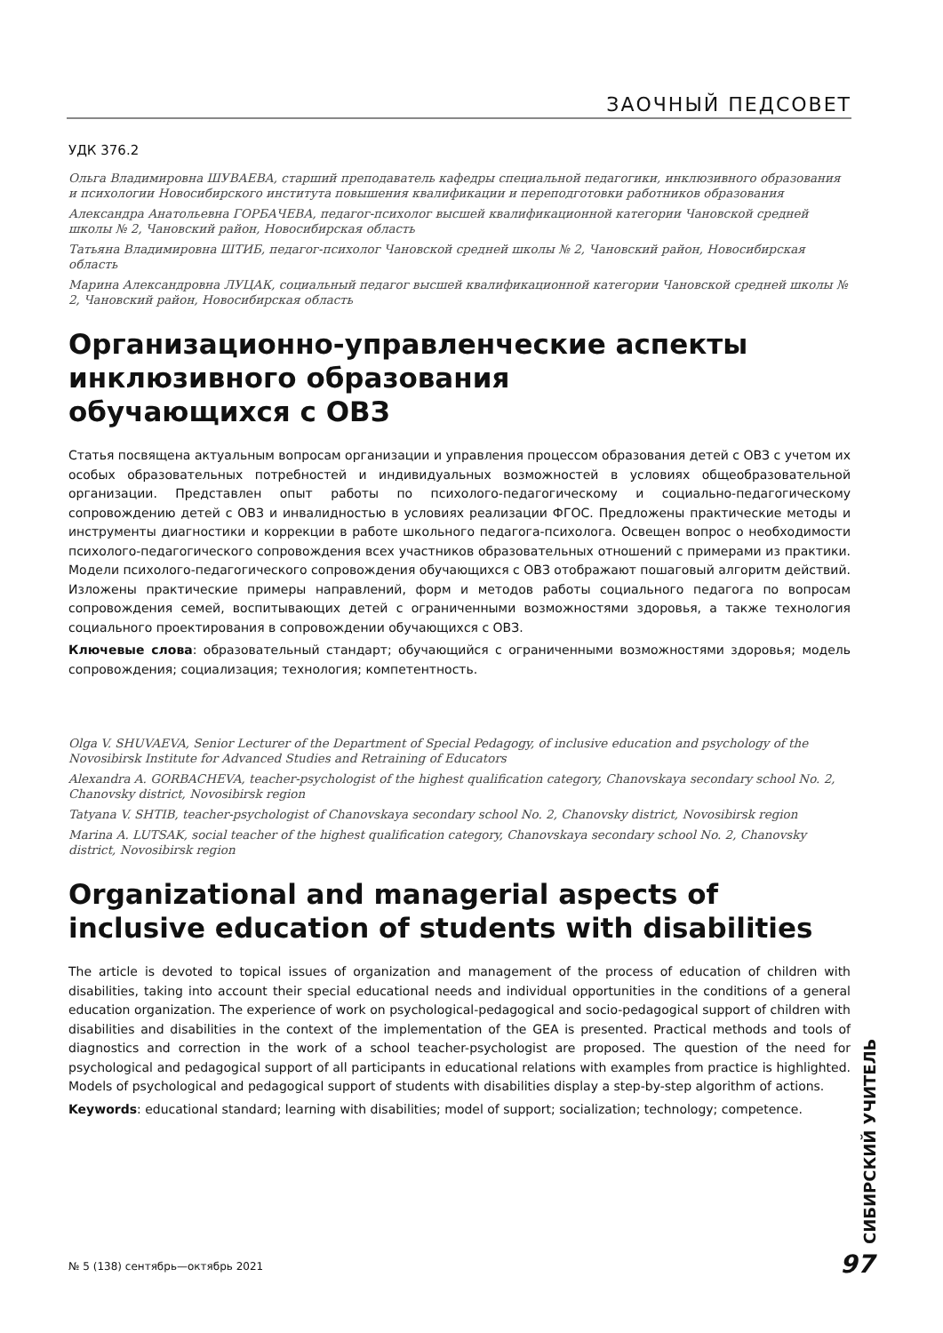ЗАОЧНЫЙ ПЕДСОВЕТ
УДК 376.2
Ольга Владимировна ШУВАЕВА, старший преподаватель кафедры специальной педагогики, инклюзивного образования и психологии Новосибирского института повышения квалификации и переподготовки работников образования
Александра Анатольевна ГОРБАЧЕВА, педагог-психолог высшей квалификационной категории Чановской средней школы № 2, Чановский район, Новосибирская область
Татьяна Владимировна ШТИБ, педагог-психолог Чановской средней школы № 2, Чановский район, Новосибирская область
Марина Александровна ЛУЦАК, социальный педагог высшей квалификационной категории Чановской средней школы № 2, Чановский район, Новосибирская область
Организационно-управленческие аспекты инклюзивного образования
обучающихся с ОВЗ
Статья посвящена актуальным вопросам организации и управления процессом образования детей с ОВЗ с учетом их особых образовательных потребностей и индивидуальных возможностей в условиях общеобразовательной организации. Представлен опыт работы по психолого-педагогическому и социально-педагогическому сопровождению детей с ОВЗ и инвалидностью в условиях реализации ФГОС. Предложены практические методы и инструменты диагностики и коррекции в работе школьного педагога-психолога. Освещен вопрос о необходимости психолого-педагогического сопровождения всех участников образовательных отношений с примерами из практики. Модели психолого-педагогического сопровождения обучающихся с ОВЗ отображают пошаговый алгоритм действий. Изложены практические примеры направлений, форм и методов работы социального педагога по вопросам сопровождения семей, воспитывающих детей с ограниченными возможностями здоровья, а также технология социального проектирования в сопровождении обучающихся с ОВЗ.
Ключевые слова: образовательный стандарт; обучающийся с ограниченными возможностями здоровья; модель сопровождения; социализация; технология; компетентность.
Olga V. SHUVAEVA, Senior Lecturer of the Department of Special Pedagogy, of inclusive education and psychology of the Novosibirsk Institute for Advanced Studies and Retraining of Educators
Alexandra A. GORBACHEVA, teacher-psychologist of the highest qualification category, Chanovskaya secondary school No. 2, Chanovsky district, Novosibirsk region
Tatyana V. SHTIB, teacher-psychologist of Chanovskaya secondary school No. 2, Chanovsky district, Novosibirsk region
Marina A. LUTSAK, social teacher of the highest qualification category, Chanovskaya secondary school No. 2, Chanovsky district, Novosibirsk region
Organizational and managerial aspects of inclusive education of students with disabilities
The article is devoted to topical issues of organization and management of the process of education of children with disabilities, taking into account their special educational needs and individual opportunities in the conditions of a general education organization. The experience of work on psychological-pedagogical and socio-pedagogical support of children with disabilities and disabilities in the context of the implementation of the GEA is presented. Practical methods and tools of diagnostics and correction in the work of a school teacher-psychologist are proposed. The question of the need for psychological and pedagogical support of all participants in educational relations with examples from practice is highlighted. Models of psychological and pedagogical support of students with disabilities display a step-by-step algorithm of actions.
Keywords: educational standard; learning with disabilities; model of support; socialization; technology; competence.
СИБИРСКИЙ УЧИТЕЛЬ
№ 5 (138) сентябрь—октябрь 2021
97